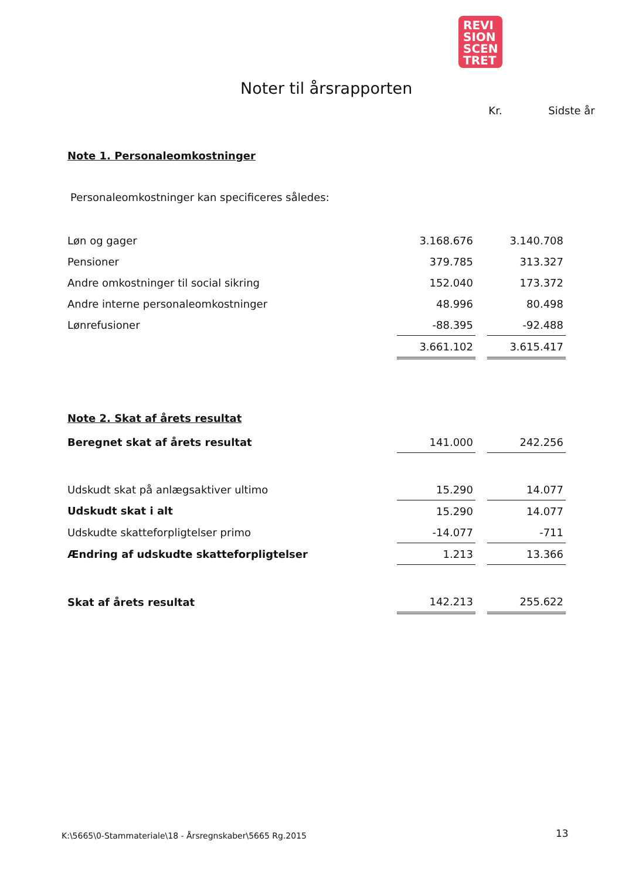REVI
SION
SCEN
TRET
Noter til årsrapporten
Kr. Sidste år
Note 1. Personaleomkostninger
Personaleomkostninger kan specificeres således:
| Løn og gager | 3.168.676 | | 3.140.708 |
| Pensioner | 379.785 | | 313.327 |
| Andre omkostninger til social sikring | 152.040 | | 173.372 |
| Andre interne personaleomkostninger | 48.996 | | 80.498 |
| Lønrefusioner | -88.395 | | -92.488 |
| | 3.661.102 | | 3.615.417 |
Note 2. Skat af årets resultat
| Beregnet skat af årets resultat | 141.000 | | 242.256 |
| Udskudt skat på anlægsaktiver ultimo | 15.290 | | 14.077 |
| Udskudt skat i alt | 15.290 | | 14.077 |
| Udskudte skatteforpligtelser primo | -14.077 | | -711 |
| Ændring af udskudte skatteforpligtelser | 1.213 | | 13.366 |
| Skat af årets resultat | 142.213 | | 255.622 |
K:\5665\0-Stammateriale\18 - Årsregnskaber\5665 Rg.2015
13